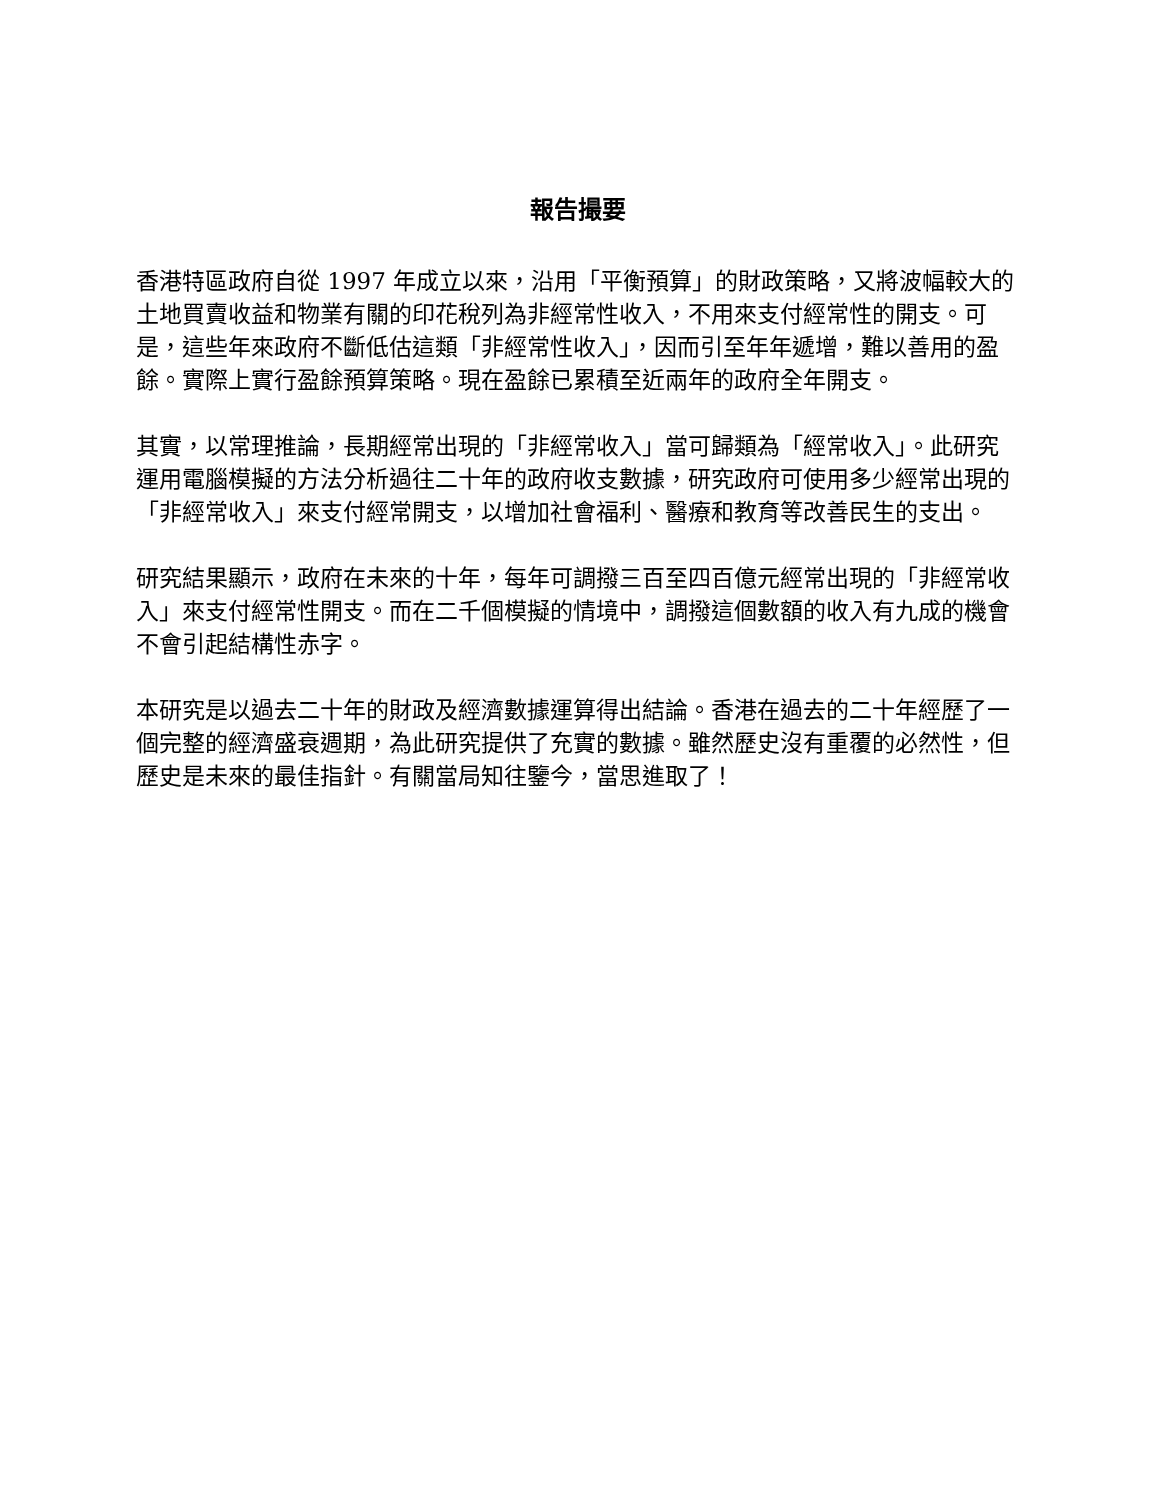報告撮要
香港特區政府自從 1997 年成立以來，沿用「平衡預算」的財政策略，又將波幅較大的土地買賣收益和物業有關的印花稅列為非經常性收入，不用來支付經常性的開支。可是，這些年來政府不斷低估這類「非經常性收入」，因而引至年年遞增，難以善用的盈餘。實際上實行盈餘預算策略。現在盈餘已累積至近兩年的政府全年開支。
其實，以常理推論，長期經常出現的「非經常收入」當可歸類為「經常收入」。此研究運用電腦模擬的方法分析過往二十年的政府收支數據，研究政府可使用多少經常出現的「非經常收入」來支付經常開支，以增加社會福利、醫療和教育等改善民生的支出。
研究結果顯示，政府在未來的十年，每年可調撥三百至四百億元經常出現的「非經常收入」來支付經常性開支。而在二千個模擬的情境中，調撥這個數額的收入有九成的機會不會引起結構性赤字。
本研究是以過去二十年的財政及經濟數據運算得出結論。香港在過去的二十年經歷了一個完整的經濟盛衰週期，為此研究提供了充實的數據。雖然歷史沒有重覆的必然性，但歷史是未來的最佳指針。有關當局知往鑒今，當思進取了！